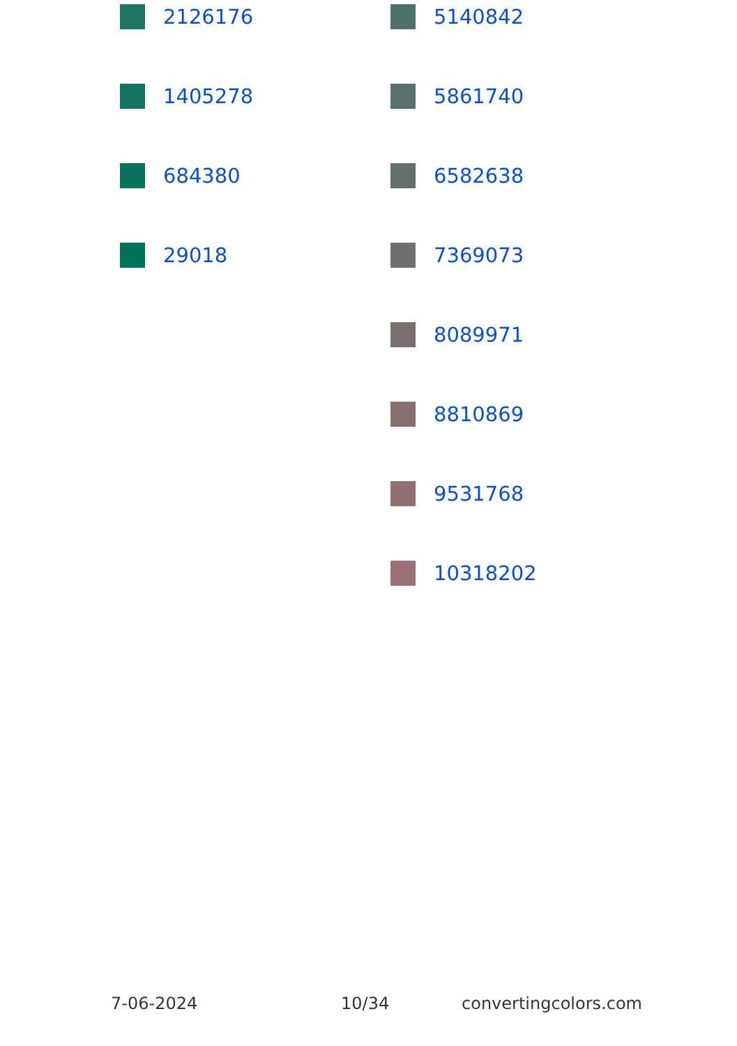2126176
1405278
684380
29018
5140842
5861740
6582638
7369073
8089971
8810869
9531768
10318202
7-06-2024 10/34 convertingcolors.com